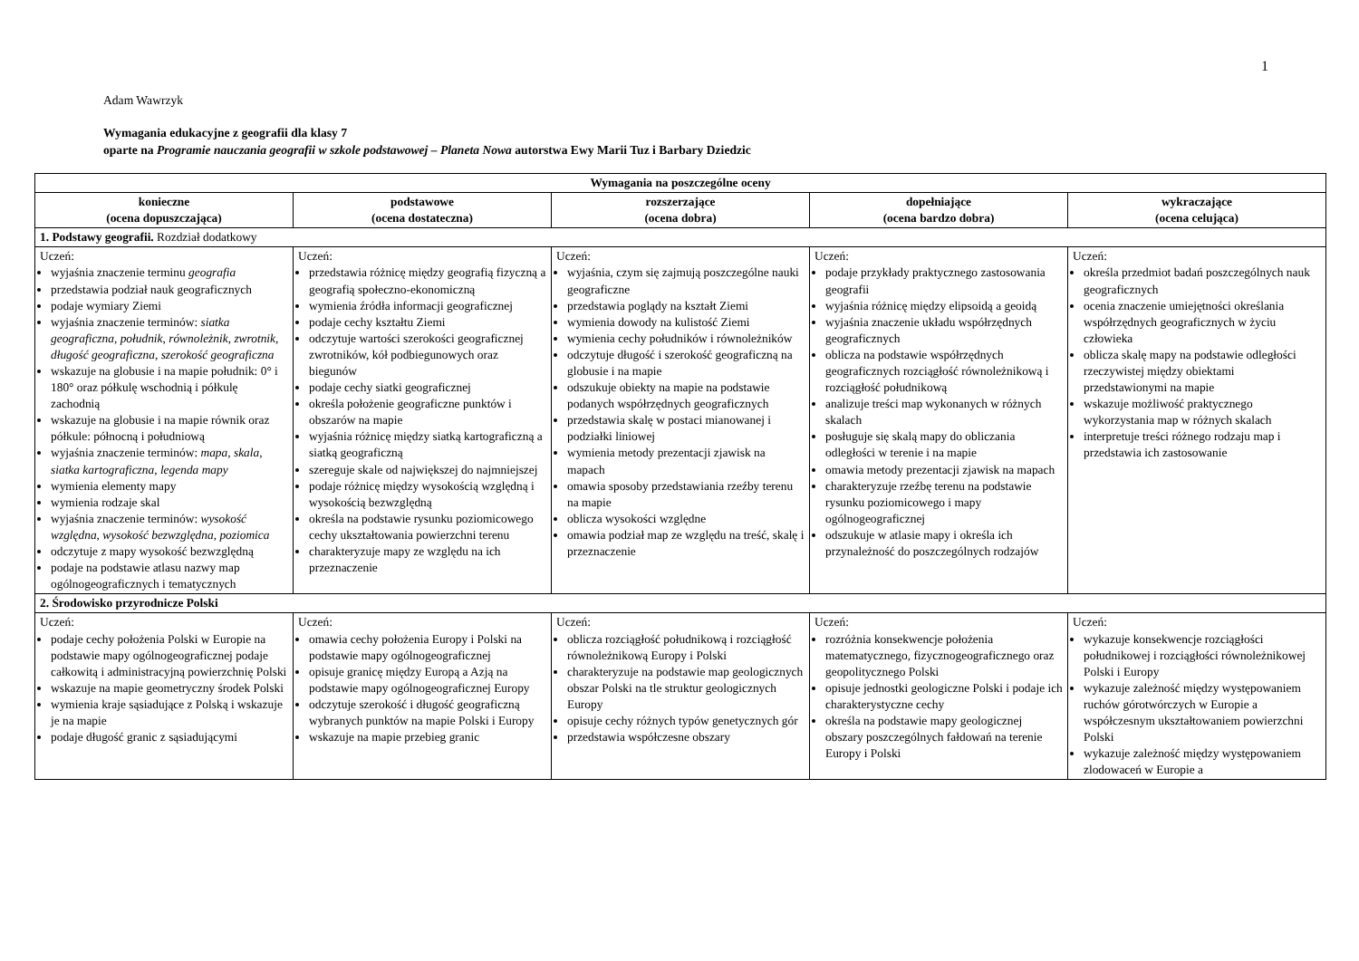1
Adam Wawrzyk
Wymagania edukacyjne z geografii dla klasy 7
oparte na Programie nauczania geografii w szkole podstawowej – Planeta Nowa autorstwa Ewy Marii Tuz i Barbary Dziedzic
| Wymagania na poszczególne oceny | | | | |
| --- | --- | --- | --- | --- |
| konieczne (ocena dopuszczająca) | podstawowe (ocena dostateczna) | rozszerzające (ocena dobra) | dopełniające (ocena bardzo dobra) | wykraczające (ocena celująca) |
| 1. Podstawy geografii. Rozdział dodatkowy | | | | |
| Uczeń: wyjaśnia znaczenie terminu geografia przedstawia podział nauk geograficznych podaje wymiary Ziemi wyjaśnia znaczenie terminów: siatka geograficzna , południk , równoleżnik , zwrotnik , długość geograficzna , szerokość geograficzna wskazuje na globusie i na mapie południk: 0° i 180° oraz półkulę wschodnią i półkulę zachodnią wskazuje na globusie i na mapie równik oraz półkule: północną i południową wyjaśnia znaczenie terminów: mapa , skala , siatka kartograficzna , legenda mapy wymienia elementy mapy wymienia rodzaje skal wyjaśnia znaczenie terminów: wysokość względna , wysokość bezwzględna , poziomica odczytuje z mapy wysokość bezwzględną podaje na podstawie atlasu nazwy map ogólnogeograficznych i tematycznych | Uczeń: przedstawia różnicę między geografią fizyczną a geografią społeczno-ekonomiczną wymienia źródła informacji geograficznej podaje cechy kształtu Ziemi odczytuje wartości szerokości geograficznej zwrotników, kół podbiegunowych oraz biegunów podaje cechy siatki geograficznej określa położenie geograficzne punktów i obszarów na mapie wyjaśnia różnicę między siatką kartograficzną a siatką geograficzną szereguje skale od największej do najmniejszej podaje różnicę między wysokością względną i wysokością bezwzględną określa na podstawie rysunku poziomicowego cechy ukształtowania powierzchni terenu charakteryzuje mapy ze względu na ich przeznaczenie | Uczeń: wyjaśnia, czym się zajmują poszczególne nauki geograficzne przedstawia poglądy na kształt Ziemi wymienia dowody na kulistość Ziemi wymienia cechy południków i równoleżników odczytuje długość i szerokość geograficzną na globusie i na mapie odszukuje obiekty na mapie na podstawie podanych współrzędnych geograficznych przedstawia skalę w postaci mianowanej i podziałki liniowej wymienia metody prezentacji zjawisk na mapach omawia sposoby przedstawiania rzeźby terenu na mapie oblicza wysokości względne omawia podział map ze względu na treść, skalę i przeznaczenie | Uczeń: podaje przykłady praktycznego zastosowania geografii wyjaśnia różnicę między elipsoidą a geoidą wyjaśnia znaczenie układu współrzędnych geograficznych oblicza na podstawie współrzędnych geograficznych rozciągłość równoleżnikową i rozciągłość południkową analizuje treści map wykonanych w różnych skalach posługuje się skalą mapy do obliczania odległości w terenie i na mapie omawia metody prezentacji zjawisk na mapach charakteryzuje rzeźbę terenu na podstawie rysunku poziomicowego i mapy ogólnogeograficznej odszukuje w atlasie mapy i określa ich przynależność do poszczególnych rodzajów | Uczeń: określa przedmiot badań poszczególnych nauk geograficznych ocenia znaczenie umiejętności określania współrzędnych geograficznych w życiu człowieka oblicza skalę mapy na podstawie odległości rzeczywistej między obiektami przedstawionymi na mapie wskazuje możliwość praktycznego wykorzystania map w różnych skalach interpretuje treści różnego rodzaju map i przedstawia ich zastosowanie |
| 2. Środowisko przyrodnicze Polski | | | | |
| Uczeń: podaje cechy położenia Polski w Europie na podstawie mapy ogólnogeograficznej podaje całkowitą i administracyjną powierzchnię Polski wskazuje na mapie geometryczny środek Polski wymienia kraje sąsiadujące z Polską i wskazuje je na mapie podaje długość granic z sąsiadującymi | Uczeń: omawia cechy położenia Europy i Polski na podstawie mapy ogólnogeograficznej opisuje granicę między Europą a Azją na podstawie mapy ogólnogeograficznej Europy odczytuje szerokość i długość geograficzną wybranych punktów na mapie Polski i Europy wskazuje na mapie przebieg granic | Uczeń: oblicza rozciągłość południkową i rozciągłość równoleżnikową Europy i Polski charakteryzuje na podstawie map geologicznych obszar Polski na tle struktur geologicznych Europy opisuje cechy różnych typów genetycznych gór przedstawia współczesne obszary | Uczeń: rozróżnia konsekwencje położenia matematycznego, fizycznogeograficznego oraz geopolitycznego Polski opisuje jednostki geologiczne Polski i podaje ich charakterystyczne cechy określa na podstawie mapy geologicznej obszary poszczególnych fałdowań na terenie Europy i Polski | Uczeń: wykazuje konsekwencje rozciągłości południkowej i rozciągłości równoleżnikowej Polski i Europy wykazuje zależność między występowaniem ruchów górotwórczych w Europie a współczesnym ukształtowaniem powierzchni Polski wykazuje zależność między występowaniem zlodowaceń w Europie a |